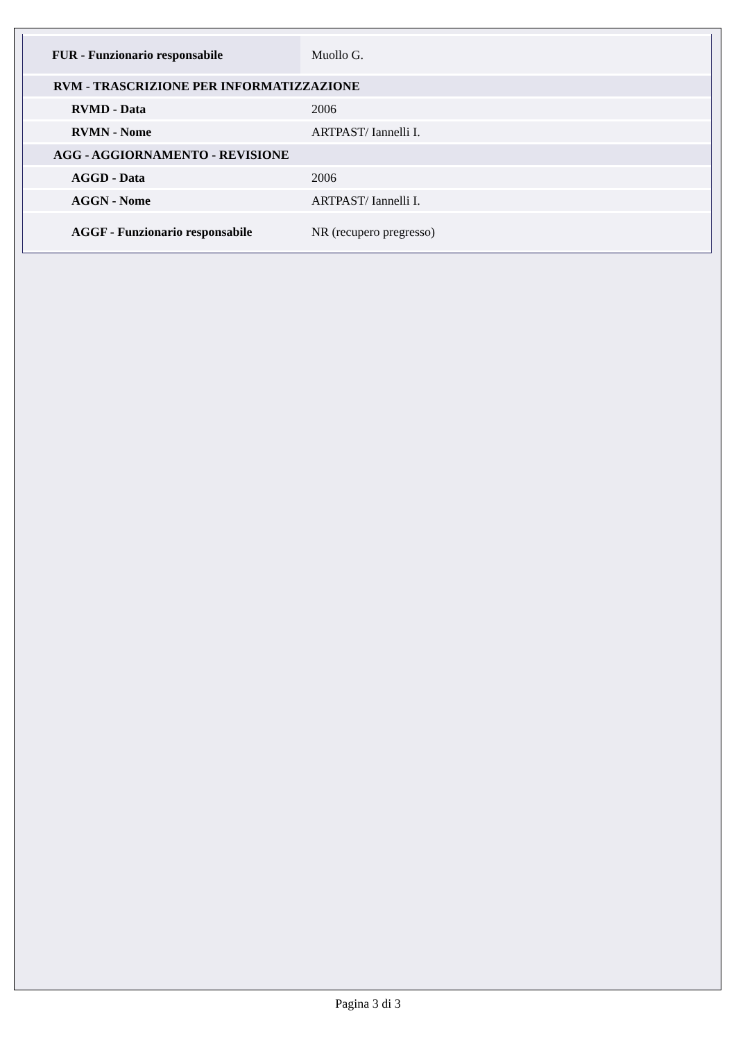| FUR - Funzionario responsabile | Muollo G. |
| RVM - TRASCRIZIONE PER INFORMATIZZAZIONE | |
| RVMD - Data | 2006 |
| RVMN - Nome | ARTPAST/ Iannelli I. |
| AGG - AGGIORNAMENTO - REVISIONE | |
| AGGD - Data | 2006 |
| AGGN - Nome | ARTPAST/ Iannelli I. |
| AGGF - Funzionario responsabile | NR (recupero pregresso) |
Pagina 3 di 3